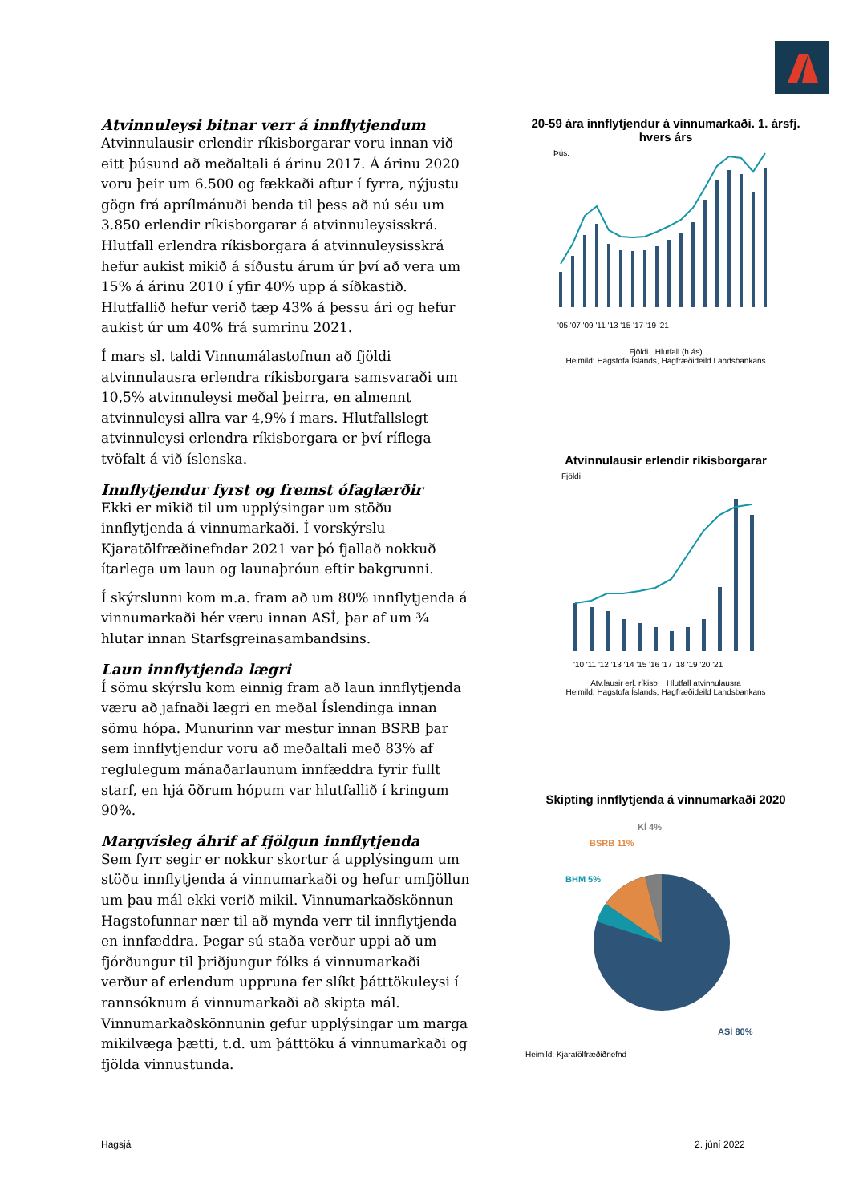Atvinnuleysi bitnar verr á innflytjendum
Atvinnulausir erlendir ríkisborgarar voru innan við eitt þúsund að meðaltali á árinu 2017. Á árinu 2020 voru þeir um 6.500 og fækkaði aftur í fyrra, nýjustu gögn frá aprílmánuði benda til þess að nú séu um 3.850 erlendir ríkisborgarar á atvinnuleysisskrá. Hlutfall erlendra ríkisborgara á atvinnuleysisskrá hefur aukist mikið á síðustu árum úr því að vera um 15% á árinu 2010 í yfir 40% upp á síðkastið. Hlutfallið hefur verið tæp 43% á þessu ári og hefur aukist úr um 40% frá sumrinu 2021.
Í mars sl. taldi Vinnumálastofnun að fjöldi atvinnulausra erlendra ríkisborgara samsvaraði um 10,5% atvinnuleysi meðal þeirra, en almennt atvinnuleysi allra var 4,9% í mars. Hlutfallslegt atvinnuleysi erlendra ríkisborgara er því ríflega tvöfalt á við íslenska.
Innflytjendur fyrst og fremst ófaglærðir
Ekki er mikið til um upplýsingar um stöðu innflytjenda á vinnumarkaði. Í vorskýrslu Kjaratölfræðinefndar 2021 var þó fjallað nokkuð ítarlega um laun og launaþróun eftir bakgrunni.
Í skýrslunni kom m.a. fram að um 80% innflytjenda á vinnumarkaði hér væru innan ASÍ, þar af um ¾ hlutar innan Starfsgreinasambandsins.
Laun innflytjenda lægri
Í sömu skýrslu kom einnig fram að laun innflytjenda væru að jafnaði lægri en meðal Íslendinga innan sömu hópa. Munurinn var mestur innan BSRB þar sem innflytjendur voru að meðaltali með 83% af reglulegum mánaðarlaunum innfæddra fyrir fullt starf, en hjá öðrum hópum var hlutfallið í kringum 90%.
Margvísleg áhrif af fjölgun innflytjenda
Sem fyrr segir er nokkur skortur á upplýsingum um stöðu innflytjenda á vinnumarkaði og hefur umfjöllun um þau mál ekki verið mikil. Vinnumarkaðskönnun Hagstofunnar nær til að mynda verr til innflytjenda en innfæddra. Þegar sú staða verður uppi að um fjórðungur til þriðjungur fólks á vinnumarkaði verður af erlendum uppruna fer slíkt þátttökuleysi í rannsóknum á vinnumarkaði að skipta mál. Vinnumarkaðskönnunin gefur upplýsingar um marga mikilvæga þætti, t.d. um þátttöku á vinnumarkaði og fjölda vinnustunda.
20-59 ára innflytjendur á vinnumarkaði. 1. ársfj. hvers árs
Þús.
'05 '07 '09 '11 '13 '15 '17 '19 '21
Fjöldi Hlutfall (h.ás)
Heimild: Hagstofa Íslands, Hagfræðideild Landsbankans
Atvinnulausir erlendir ríkisborgarar
Fjöldi
'10 '11 '12 '13 '14 '15 '16 '17 '18 '19 '20 '21
Atv.lausir erl. ríkisb. Hlutfall atvinnulausra
Heimild: Hagstofa Íslands, Hagfræðideild Landsbankans
Skipting innflytjenda á vinnumarkaði 2020
KÍ 4%
BSRB 11%
BHM 5%
ASÍ 80%
Heimild: Kjaratölfræðiðnefnd
Hagsjá 2. júní 2022